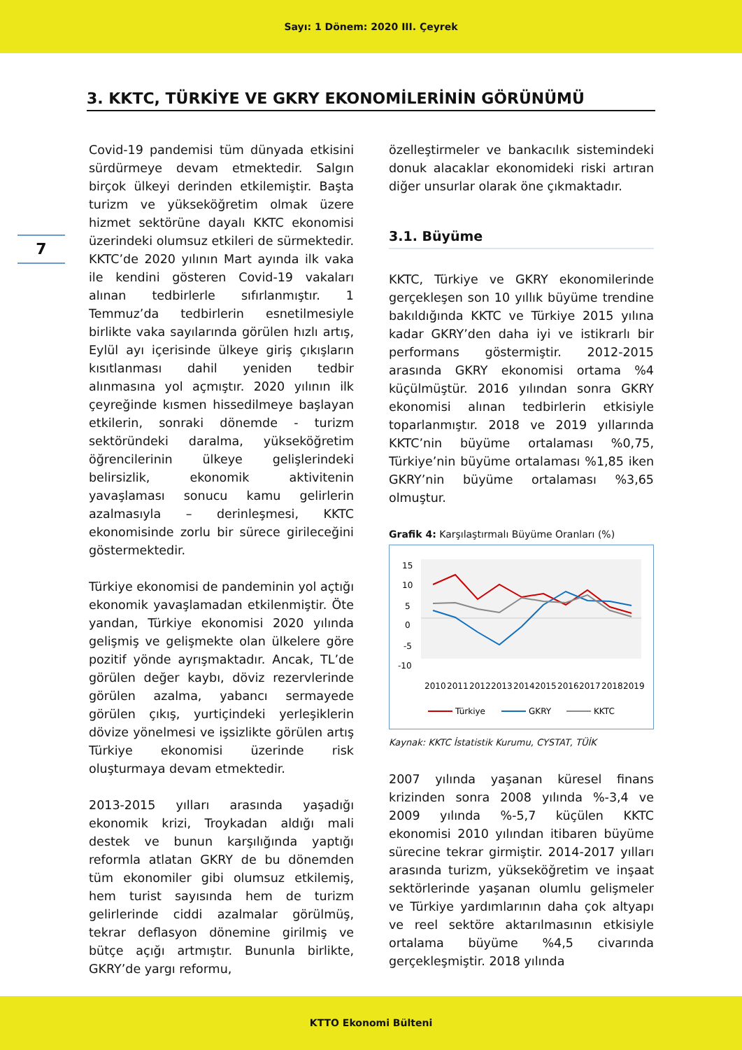Sayı: 1 Dönem: 2020 III. Çeyrek
3. KKTC, TÜRKİYE VE GKRY EKONOMİLERİNİN GÖRÜNÜMÜ
7
Covid-19 pandemisi tüm dünyada etkisini sürdürmeye devam etmektedir. Salgın birçok ülkeyi derinden etkilemiştir. Başta turizm ve yükseköğretim olmak üzere hizmet sektörüne dayalı KKTC ekonomisi üzerindeki olumsuz etkileri de sürmektedir. KKTC’de 2020 yılının Mart ayında ilk vaka ile kendini gösteren Covid-19 vakaları alınan tedbirlerle sıfırlanmıştır. 1 Temmuz’da tedbirlerin esnetilmesiyle birlikte vaka sayılarında görülen hızlı artış, Eylül ayı içerisinde ülkeye giriş çıkışların kısıtlanması dahil yeniden tedbir alınmasına yol açmıştır. 2020 yılının ilk çeyreğinde kısmen hissedilmeye başlayan etkilerin, sonraki dönemde - turizm sektöründeki daralma, yükseköğretim öğrencilerinin ülkeye gelişlerindeki belirsizlik, ekonomik aktivitenin yavaşlaması sonucu kamu gelirlerin azalmasıyla – derinleşmesi, KKTC ekonomisinde zorlu bir sürece girileceğini göstermektedir.
Türkiye ekonomisi de pandeminin yol açtığı ekonomik yavaşlamadan etkilenmiştir. Öte yandan, Türkiye ekonomisi 2020 yılında gelişmiş ve gelişmekte olan ülkelere göre pozitif yönde ayrışmaktadır. Ancak, TL’de görülen değer kaybı, döviz rezervlerinde görülen azalma, yabancı sermayede görülen çıkış, yurtiçindeki yerleşiklerin dövize yönelmesi ve işsizlikte görülen artış Türkiye ekonomisi üzerinde risk oluşturmaya devam etmektedir.
2013-2015 yılları arasında yaşadığı ekonomik krizi, Troykadan aldığı mali destek ve bunun karşılığında yaptığı reformla atlatan GKRY de bu dönemden tüm ekonomiler gibi olumsuz etkilemiş, hem turist sayısında hem de turizm gelirlerinde ciddi azalmalar görülmüş, tekrar deflasyon dönemine girilmiş ve bütçe açığı artmıştır. Bununla birlikte, GKRY’de yargı reformu,
özelleştirmeler ve bankacılık sistemindeki donuk alacaklar ekonomideki riski artıran diğer unsurlar olarak öne çıkmaktadır.
3.1. Büyüme
KKTC, Türkiye ve GKRY ekonomilerinde gerçekleşen son 10 yıllık büyüme trendine bakıldığında KKTC ve Türkiye 2015 yılına kadar GKRY’den daha iyi ve istikrarlı bir performans göstermiştir. 2012-2015 arasında GKRY ekonomisi ortama %4 küçülmüştür. 2016 yılından sonra GKRY ekonomisi alınan tedbirlerin etkisiyle toparlanmıştır. 2018 ve 2019 yıllarında KKTC’nin büyüme ortalaması %0,75, Türkiye’nin büyüme ortalaması %1,85 iken GKRY’nin büyüme ortalaması %3,65 olmuştur.
Grafik 4: Karşılaştırmalı Büyüme Oranları (%)
15
10
5
0
-5
-10
2010
2011
2012
2013
2014
2015
2016
2017
2018
2019
Türkiye
GKRY
KKTC
Kaynak: KKTC İstatistik Kurumu, CYSTAT, TÜİK
2007 yılında yaşanan küresel finans krizinden sonra 2008 yılında %-3,4 ve 2009 yılında %-5,7 küçülen KKTC ekonomisi 2010 yılından itibaren büyüme sürecine tekrar girmiştir. 2014-2017 yılları arasında turizm, yükseköğretim ve inşaat sektörlerinde yaşanan olumlu gelişmeler ve Türkiye yardımlarının daha çok altyapı ve reel sektöre aktarılmasının etkisiyle ortalama büyüme %4,5 civarında gerçekleşmiştir. 2018 yılında
KTTO Ekonomi Bülteni